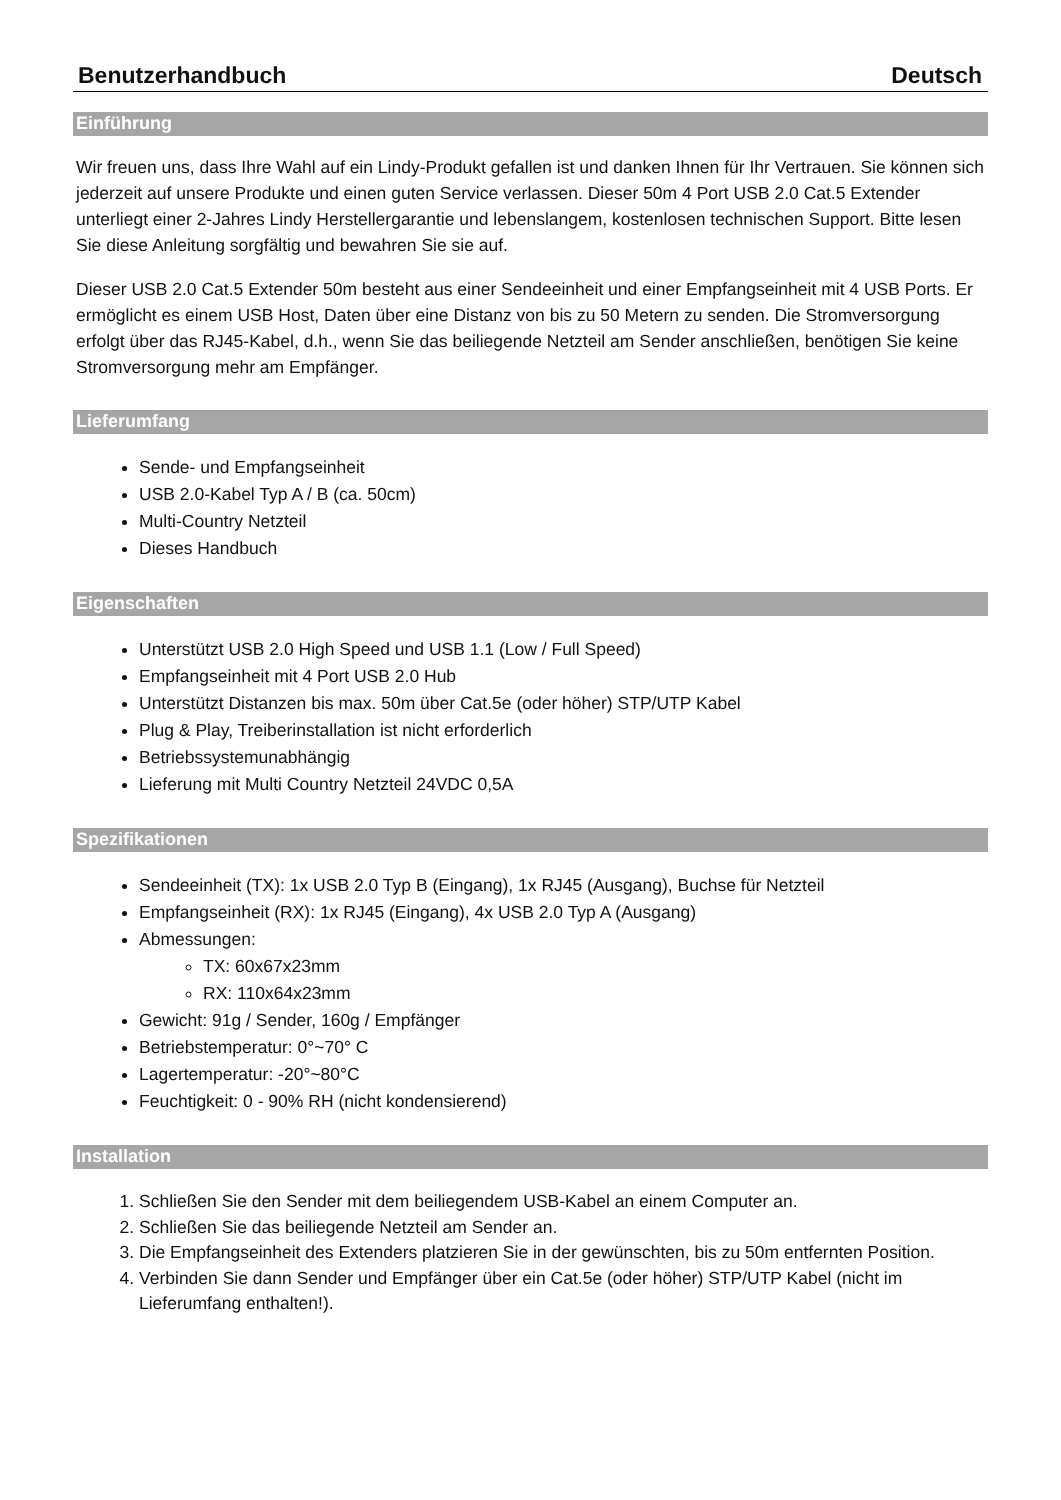Benutzerhandbuch Deutsch
Einführung
Wir freuen uns, dass Ihre Wahl auf ein Lindy-Produkt gefallen ist und danken Ihnen für Ihr Vertrauen. Sie können sich jederzeit auf unsere Produkte und einen guten Service verlassen. Dieser 50m 4 Port USB 2.0 Cat.5 Extender unterliegt einer 2-Jahres Lindy Herstellergarantie und lebenslangem, kostenlosen technischen Support. Bitte lesen Sie diese Anleitung sorgfältig und bewahren Sie sie auf.
Dieser USB 2.0 Cat.5 Extender 50m besteht aus einer Sendeeinheit und einer Empfangseinheit mit 4 USB Ports. Er ermöglicht es einem USB Host, Daten über eine Distanz von bis zu 50 Metern zu senden. Die Stromversorgung erfolgt über das RJ45-Kabel, d.h., wenn Sie das beiliegende Netzteil am Sender anschließen, benötigen Sie keine Stromversorgung mehr am Empfänger.
Lieferumfang
Sende- und Empfangseinheit
USB 2.0-Kabel Typ A / B (ca. 50cm)
Multi-Country Netzteil
Dieses Handbuch
Eigenschaften
Unterstützt USB 2.0 High Speed und USB 1.1 (Low / Full Speed)
Empfangseinheit mit 4 Port USB 2.0 Hub
Unterstützt Distanzen bis max. 50m über Cat.5e (oder höher) STP/UTP Kabel
Plug & Play, Treiberinstallation ist nicht erforderlich
Betriebssystemunabhängig
Lieferung mit Multi Country Netzteil 24VDC 0,5A
Spezifikationen
Sendeeinheit (TX): 1x USB 2.0 Typ B (Eingang), 1x RJ45 (Ausgang), Buchse für Netzteil
Empfangseinheit (RX): 1x RJ45 (Eingang), 4x USB 2.0 Typ A (Ausgang)
Abmessungen:
TX: 60x67x23mm
RX: 110x64x23mm
Gewicht: 91g / Sender, 160g / Empfänger
Betriebstemperatur: 0°~70° C
Lagertemperatur: -20°~80°C
Feuchtigkeit: 0 - 90% RH (nicht kondensierend)
Installation
1. Schließen Sie den Sender mit dem beiliegendem USB-Kabel an einem Computer an.
2. Schließen Sie das beiliegende Netzteil am Sender an.
3. Die Empfangseinheit des Extenders platzieren Sie in der gewünschten, bis zu 50m entfernten Position.
4. Verbinden Sie dann Sender und Empfänger über ein Cat.5e (oder höher) STP/UTP Kabel (nicht im Lieferumfang enthalten!).